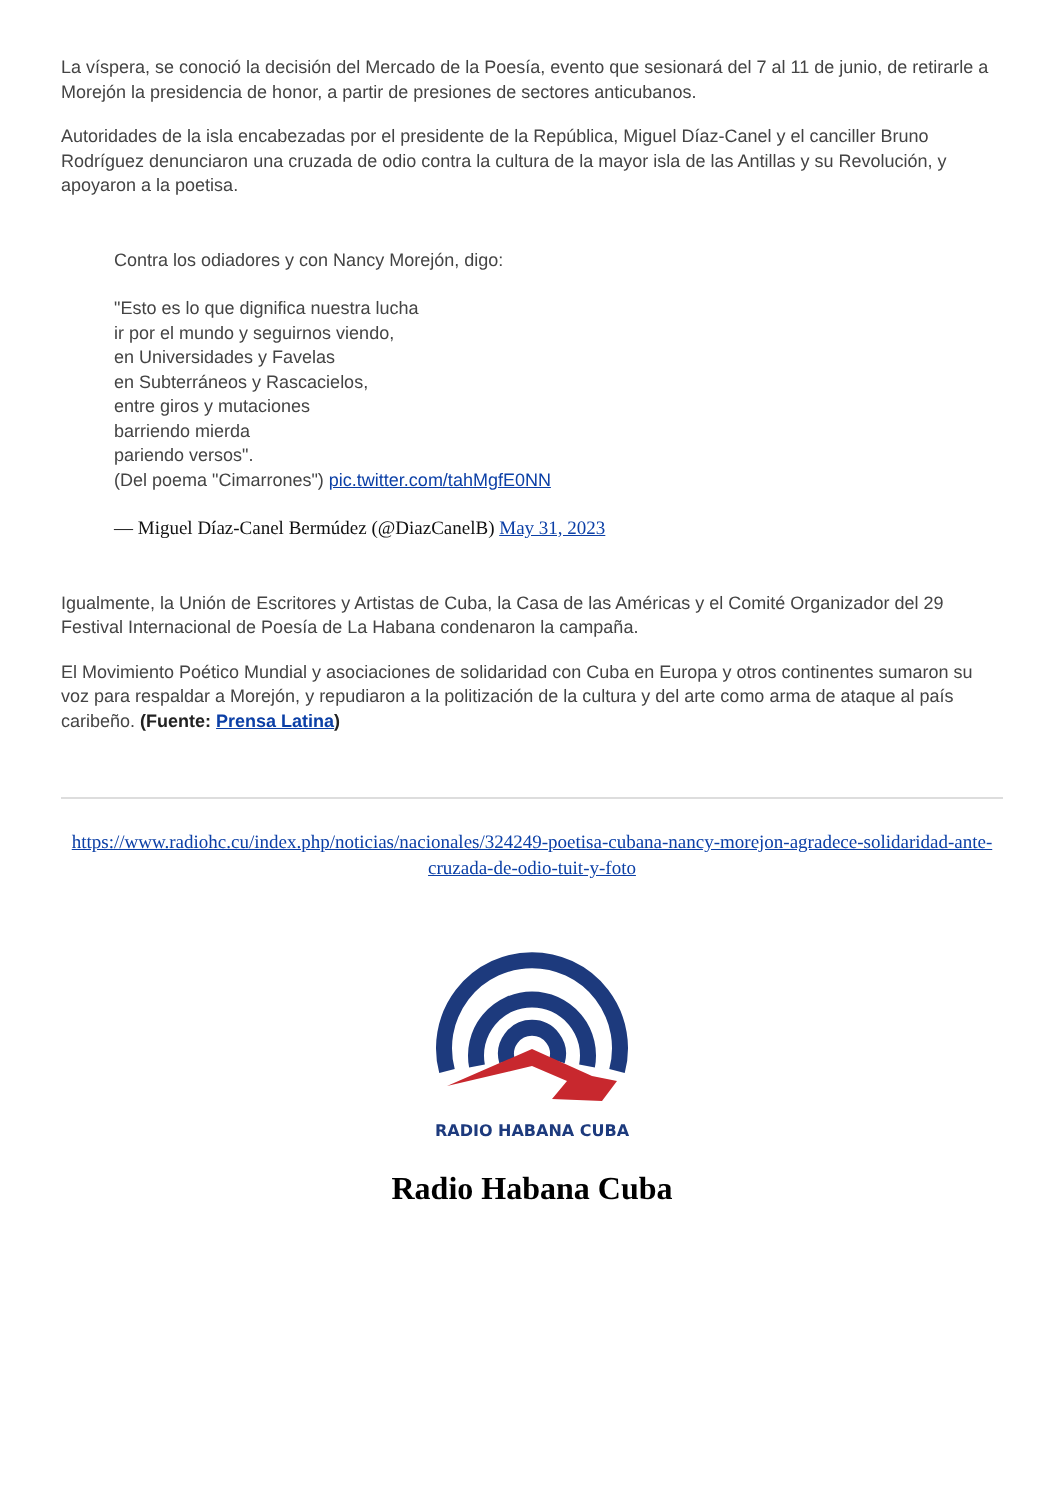La víspera, se conoció la decisión del Mercado de la Poesía, evento que sesionará del 7 al 11 de junio, de retirarle a Morejón la presidencia de honor, a partir de presiones de sectores anticubanos.
Autoridades de la isla encabezadas por el presidente de la República, Miguel Díaz-Canel y el canciller Bruno Rodríguez denunciaron una cruzada de odio contra la cultura de la mayor isla de las Antillas y su Revolución, y apoyaron a la poetisa.
Contra los odiadores y con Nancy Morejón, digo:
"Esto es lo que dignifica nuestra lucha
ir por el mundo y seguirnos viendo,
en Universidades y Favelas
en Subterráneos y Rascacielos,
entre giros y mutaciones
barriendo mierda
pariendo versos".
(Del poema "Cimarrones") pic.twitter.com/tahMgfE0NN
— Miguel Díaz-Canel Bermúdez (@DiazCanelB) May 31, 2023
Igualmente, la Unión de Escritores y Artistas de Cuba, la Casa de las Américas y el Comité Organizador del 29 Festival Internacional de Poesía de La Habana condenaron la campaña.
El Movimiento Poético Mundial y asociaciones de solidaridad con Cuba en Europa y otros continentes sumaron su voz para respaldar a Morejón, y repudiaron a la politización de la cultura y del arte como arma de ataque al país caribeño. (Fuente: Prensa Latina)
https://www.radiohc.cu/index.php/noticias/nacionales/324249-poetisa-cubana-nancy-morejon-agradece-solidaridad-ante-cruzada-de-odio-tuit-y-foto
RADIO HABANA CUBA
Radio Habana Cuba